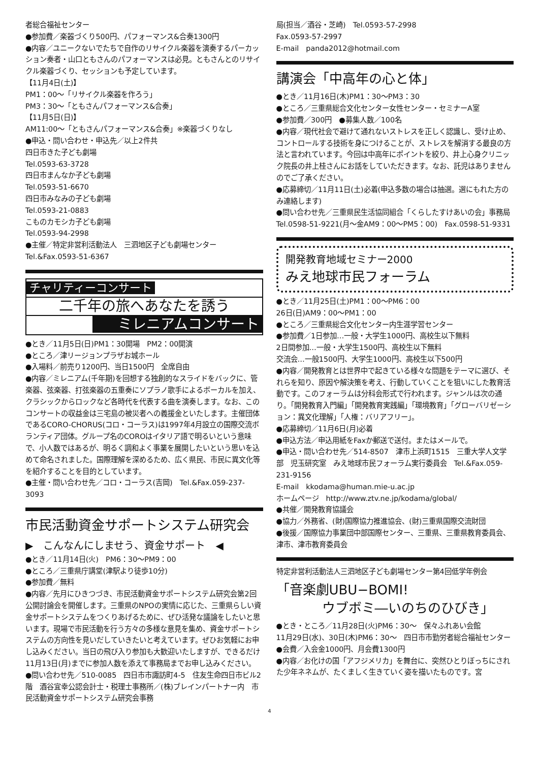者総合福祉センター
●参加費／楽器づくり500円、パフォーマンス&合奏1300円
●内容／ユニークないでたちで自作のリサイクル楽器を演奏するパーカッション奏者・山口ともさんのパフォーマンスは必見。ともさんとのリサイクル楽器づくり、セッションも予定しています。
【11月4日(土)】
PM1：00～「リサイクル楽器を作ろう」
PM3：30～「ともさんパフォーマンス&合奏」
【11月5日(日)】
AM11:00～「ともさんパフォーマンス&合奏」※楽器づくりなし
●申込・問い合わせ・申込先／以上2件共
四日市きた子ども劇場
Tel.0593-63-3728
四日市まんなか子ども劇場
Tel.0593-51-6670
四日市みなみの子ども劇場
Tel.0593-21-0883
こものカモシカ子ども劇場
Tel.0593-94-2998
●主催／特定非営利活動法人　三泗地区子ども劇場センター
Tel.&Fax.0593-51-6367
チャリティーコンサート
二千年の旅へあなたを誘う
ミレニアムコンサート
●とき／11月5日(日)PM1：30開場　PM2：00開演
●ところ／津リージョンプラザお城ホール
●入場料／前売り1200円、当日1500円　全席自由
●内容／ミレニアム(千年期)を回想する独創的なスライドをバックに、管楽器、弦楽器、打弦楽器の五重奏にソプラノ歌手によるボーカルを加え、クラシックからロックなど各時代を代表する曲を演奏します。なお、このコンサートの収益金は三宅島の被災者への義援金といたします。主催団体であるCORO-CHORUS(コロ・コーラス)は1997年4月設立の国際交流ボランティア団体。グループ名のCOROはイタリア語で明るいという意味で、小人数ではあるが、明るく調和よく事業を展開したいという思いを込めて命名されました。国際理解を深めるため、広く県民、市民に異文化等を紹介することを目的としています。
●主催・問い合わせ先／コロ・コーラス(吉岡)　Tel.&Fax.059-237-3093
市民活動資金サポートシステム研究会
▶　こんなんにしませう、資金サポート　◀
●とき／11月14日(火)　PM6：30～PM9：00
●ところ／三重県庁講堂(津駅より徒歩10分)
●参加費／無料
●内容／先月にひきつづき、市民活動資金サポートシステム研究会第2回公開討論会を開催します。三重県のNPOの実情に応じた、三重県らしい資金サポートシステムをつくりあげるために、ぜひ活発な議論をしたいと思います。現場で市民活動を行う方々の多様な意見を集め、資金サポートシステムの方向性を見いだしていきたいと考えています。ぜひお気軽にお申し込みください。当日の飛び入り参加も大歓迎いたしますが、できるだけ11月13日(月)までに参加人数を添えて事務局までお申し込みください。
●問い合わせ先／510-0085　四日市市諏訪町4-5　住友生命四日市ビル2階　酒谷宜幸公認会計士・税理士事務所／(株)ブレインパートナー内　市民活動資金サポートシステム研究会事務
局(担当／酒谷・芝崎)　Tel.0593-57-2998
Fax.0593-57-2997
E-mail　panda2012@hotmail.com
講演会「中高年の心と体」
●とき／11月16日(木)PM1：30～PM3：30
●ところ／三重県総合文化センター女性センター・セミナーA室
●参加費／300円　●募集人数／100名
●内容／現代社会で避けて通れないストレスを正しく認識し、受け止め、コントロールする技術を身につけることが、ストレスを解消する最良の方法と言われています。今回は中高年にポイントを絞り、井上心身クリニック院長の井上桂さんにお話をしていただきます。なお、託児はありませんのでご了承ください。
●応募締切／11月11日(土)必着(申込多数の場合は抽選。選にもれた方のみ連絡します)
●問い合わせ先／三重県民生活協同組合「くらしたすけあいの会」事務局　Tel.0598-51-9221(月～金AM9：00～PM5：00)　Fax.0598-51-9331
開発教育地域セミナー2000
みえ地球市民フォーラム
●とき／11月25日(土)PM1：00～PM6：00
26日(日)AM9：00～PM1：00
●ところ／三重県総合文化センター内生涯学習センター
●参加費／1日参加…一般・大学生1000円、高校生以下無料
2日間参加…一般・大学生1500円、高校生以下無料
交流会…一般1500円、大学生1000円、高校生以下500円
●内容／開発教育とは世界中で起きている様々な問題をテーマに選び、それらを知り、原因や解決策を考え、行動していくことを狙いにした教育活動です。このフォーラムは分科会形式で行われます。ジャンルは次の通り。「開発教育入門編」「開発教育実践編」「環境教育」「グローバリゼーション：異文化理解」「人権：バリアフリー」。
●応募締切／11月6日(月)必着
●申込方法／申込用紙をFaxか郵送で送付。またはメールで。
●申込・問い合わせ先／514-8507　津市上浜町1515　三重大学人文学部　児玉研究室　みえ地球市民フォーラム実行委員会　Tel.&Fax.059-231-9156
E-mail　kkodama@human.mie-u.ac.jp
ホームページ　http://www.ztv.ne.jp/kodama/global/
●共催／開発教育協議会
●協力／外務省、(財)国際協力推進協会、(財)三重県国際交流財団
●後援／国際協力事業団中部国際センター、三重県、三重県教育委員会、津市、津市教育委員会
特定非営利活動法人三泗地区子ども劇場センター第4回低学年例会
「音楽劇UBU−BOMI!
ウブボミ―いのちのひびき」
●とき・ところ／11月28日(火)PM6：30～　保々ふれあい会館
11月29日(水)、30日(木)PM6：30～　四日市市勤労者総合福祉センター
●会費／入会金1000円、月会費1300円
●内容／お化けの国「アフジメリカ」を舞台に、突然ひとりぼっちにされた少年ネネムが、たくましく生きていく姿を描いたものです。宮
4